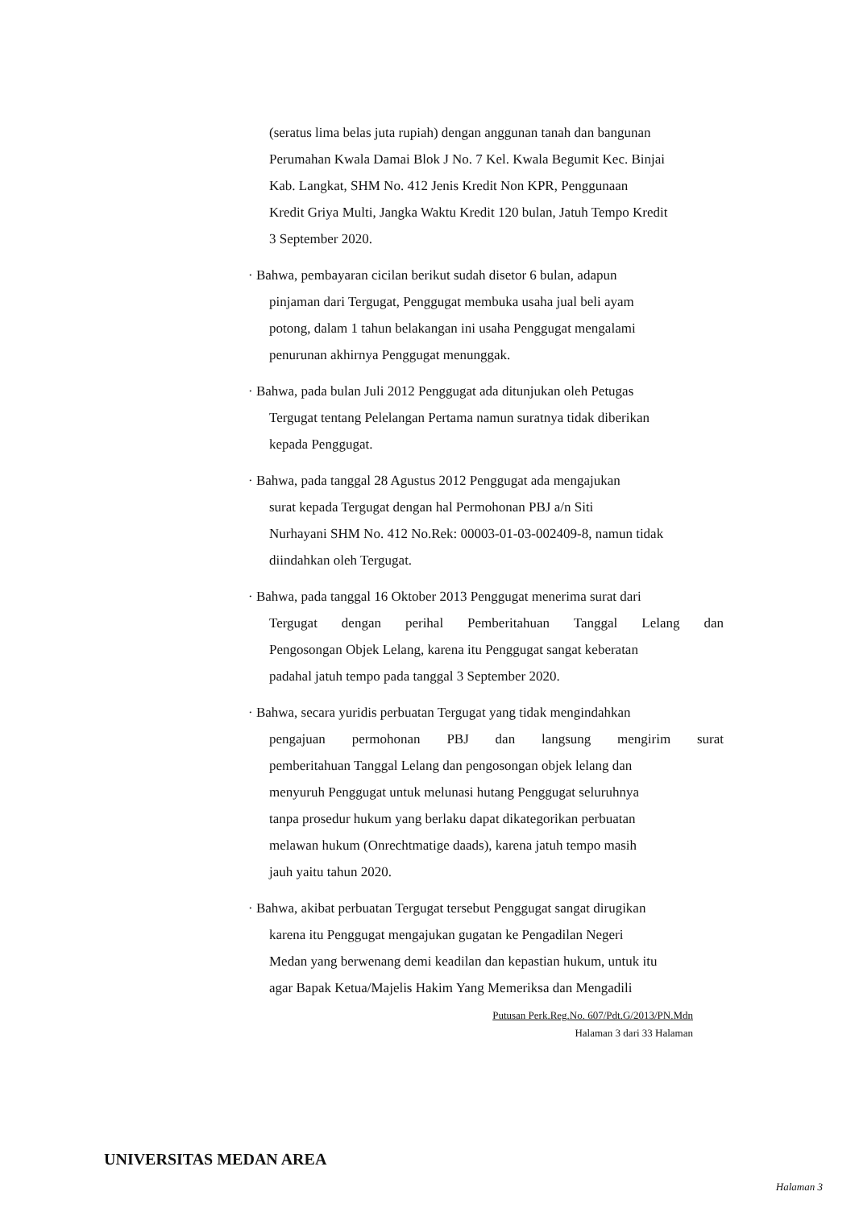(seratus lima belas juta rupiah) dengan anggunan tanah dan bangunan
Perumahan Kwala Damai Blok J No. 7 Kel. Kwala Begumit Kec. Binjai
Kab. Langkat, SHM No. 412 Jenis Kredit Non KPR, Penggunaan
Kredit Griya Multi, Jangka Waktu Kredit 120 bulan, Jatuh Tempo Kredit
3 September 2020.
· Bahwa, pembayaran cicilan berikut sudah disetor 6 bulan, adapun
pinjaman dari Tergugat, Penggugat membuka usaha jual beli ayam
potong, dalam 1 tahun belakangan ini usaha Penggugat mengalami
penurunan akhirnya Penggugat menunggak.
· Bahwa, pada bulan Juli 2012 Penggugat ada ditunjukan oleh Petugas
Tergugat tentang Pelelangan Pertama namun suratnya tidak diberikan
kepada Penggugat.
· Bahwa, pada tanggal 28 Agustus 2012 Penggugat ada mengajukan
surat kepada Tergugat dengan hal Permohonan PBJ a/n Siti
Nurhayani SHM No. 412 No.Rek: 00003-01-03-002409-8, namun tidak
diindahkan oleh Tergugat.
· Bahwa, pada tanggal 16 Oktober 2013 Penggugat menerima surat dari
Tergugat dengan perihal Pemberitahuan Tanggal Lelang dan
Pengosongan Objek Lelang, karena itu Penggugat sangat keberatan
padahal jatuh tempo pada tanggal 3 September 2020.
· Bahwa, secara yuridis perbuatan Tergugat yang tidak mengindahkan
pengajuan permohonan PBJ dan langsung mengirim surat
pemberitahuan Tanggal Lelang dan pengosongan objek lelang dan
menyuruh Penggugat untuk melunasi hutang Penggugat seluruhnya
tanpa prosedur hukum yang berlaku dapat dikategorikan perbuatan
melawan hukum (Onrechtmatige daads), karena jatuh tempo masih
jauh yaitu tahun 2020.
· Bahwa, akibat perbuatan Tergugat tersebut Penggugat sangat dirugikan
karena itu Penggugat mengajukan gugatan ke Pengadilan Negeri
Medan yang berwenang demi keadilan dan kepastian hukum, untuk itu
agar Bapak Ketua/Majelis Hakim Yang Memeriksa dan Mengadili
Putusan Perk.Reg.No. 607/Pdt.G/2013/PN.Mdn
Halaman 3 dari 33 Halaman
UNIVERSITAS MEDAN AREA
Halaman 3